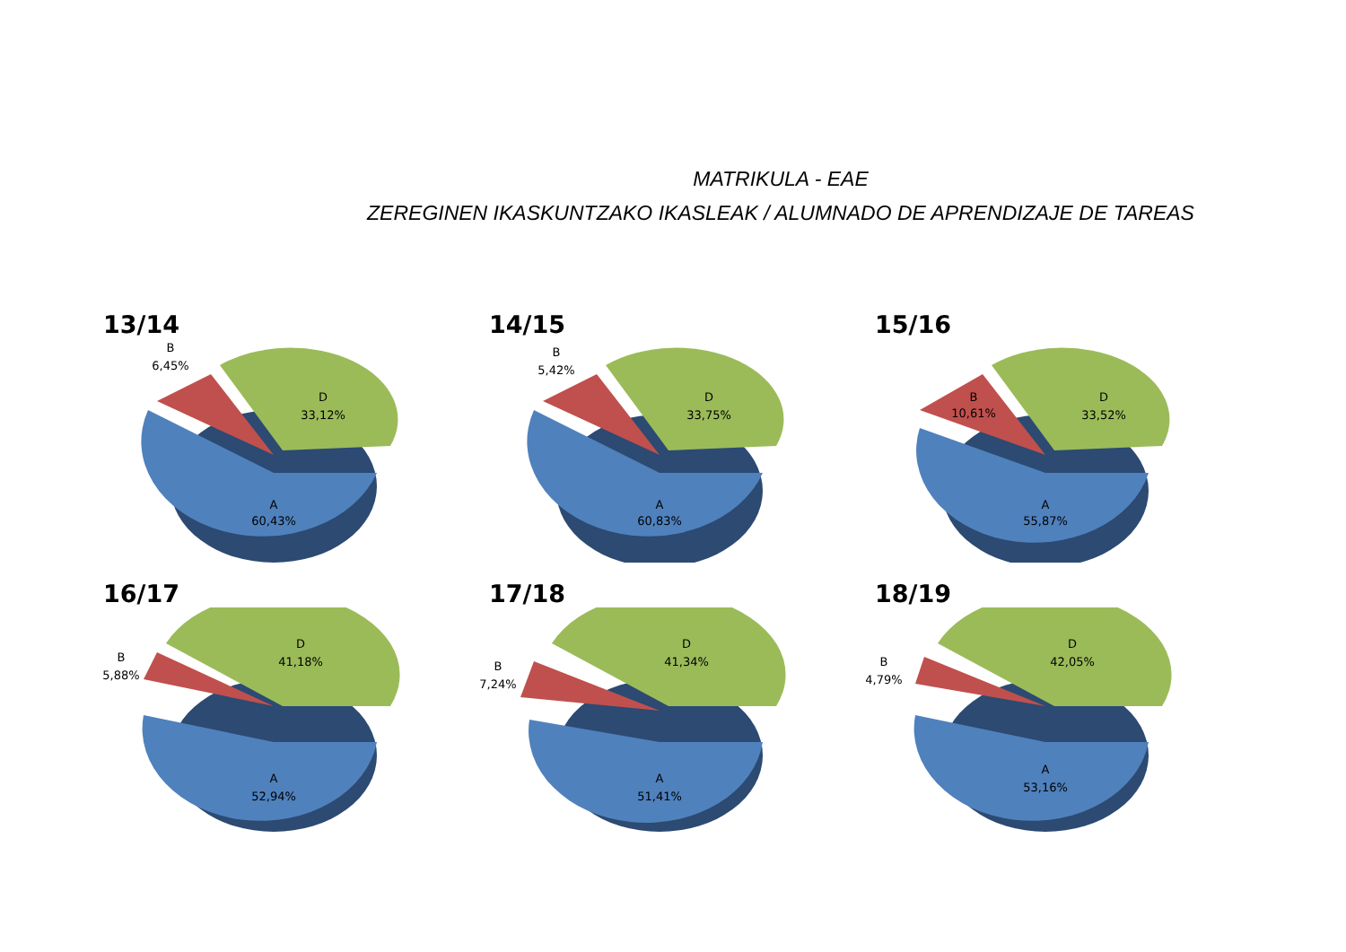MATRIKULA - EAE
ZEREGINEN IKASKUNTZAKO IKASLEAK / ALUMNADO DE APRENDIZAJE DE TAREAS
13/14
A
60,43%
D
33,12%
B
6,45%
14/15
A
60,83%
D
33,75%
B
5,42%
15/16
A
55,87%
D
33,52%
B
10,61%
16/17
A
52,94%
D
41,18%
B
5,88%
17/18
A
51,41%
D
41,34%
B
7,24%
18/19
A
53,16%
D
42,05%
B
4,79%